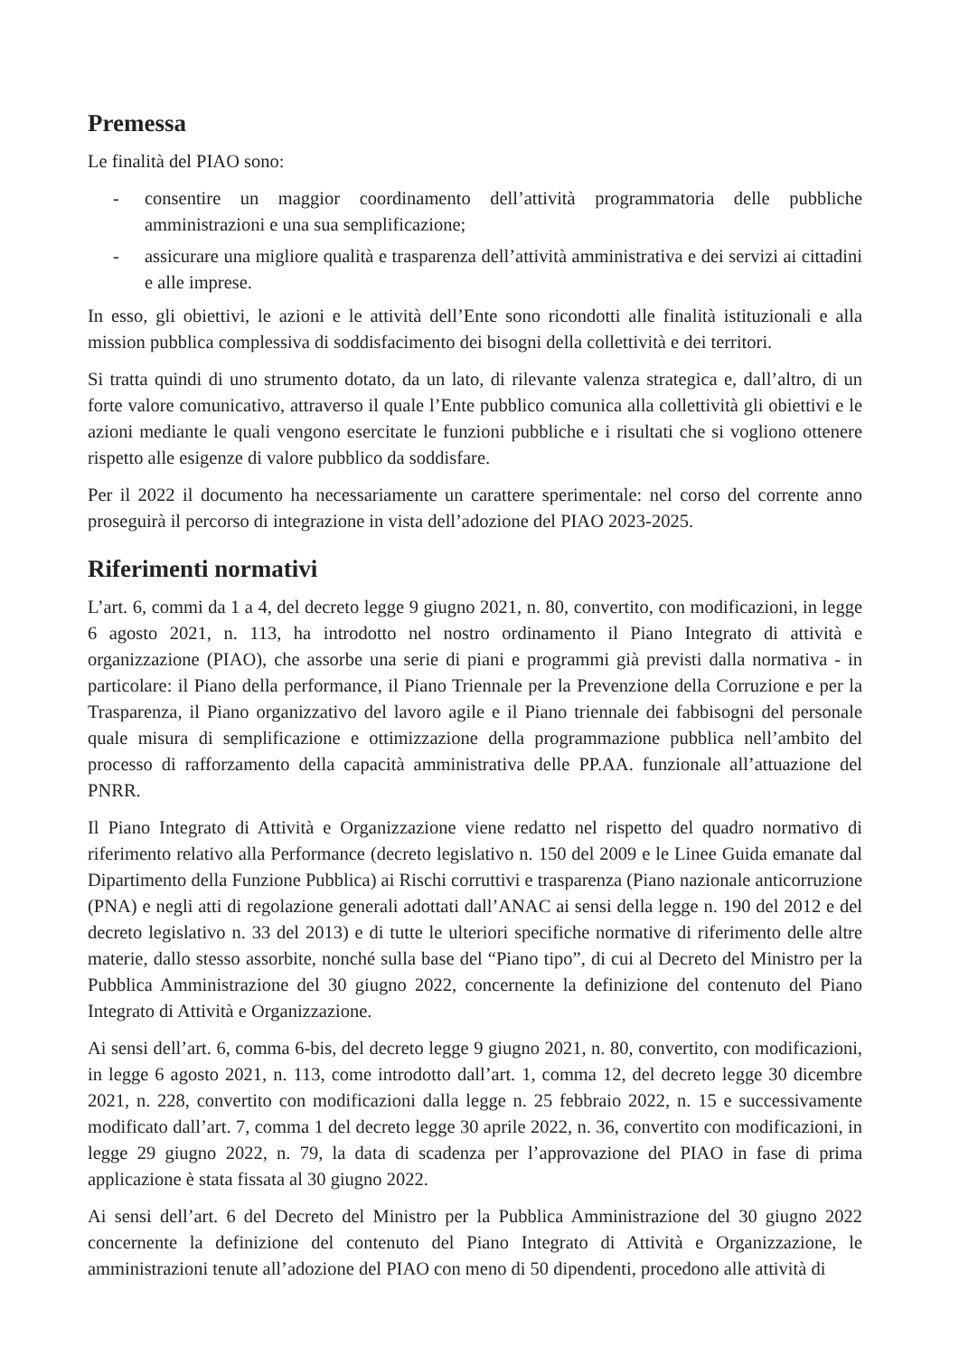Premessa
Le finalità del PIAO sono:
- consentire un maggior coordinamento dell’attività programmatoria delle pubbliche amministrazioni e una sua semplificazione;
- assicurare una migliore qualità e trasparenza dell’attività amministrativa e dei servizi ai cittadini e alle imprese.
In esso, gli obiettivi, le azioni e le attività dell’Ente sono ricondotti alle finalità istituzionali e alla mission pubblica complessiva di soddisfacimento dei bisogni della collettività e dei territori.
Si tratta quindi di uno strumento dotato, da un lato, di rilevante valenza strategica e, dall’altro, di un forte valore comunicativo, attraverso il quale l’Ente pubblico comunica alla collettività gli obiettivi e le azioni mediante le quali vengono esercitate le funzioni pubbliche e i risultati che si vogliono ottenere rispetto alle esigenze di valore pubblico da soddisfare.
Per il 2022 il documento ha necessariamente un carattere sperimentale: nel corso del corrente anno proseguirà il percorso di integrazione in vista dell’adozione del PIAO 2023-2025.
Riferimenti normativi
L’art. 6, commi da 1 a 4, del decreto legge 9 giugno 2021, n. 80, convertito, con modificazioni, in legge 6 agosto 2021, n. 113, ha introdotto nel nostro ordinamento il Piano Integrato di attività e organizzazione (PIAO), che assorbe una serie di piani e programmi già previsti dalla normativa - in particolare: il Piano della performance, il Piano Triennale per la Prevenzione della Corruzione e per la Trasparenza, il Piano organizzativo del lavoro agile e il Piano triennale dei fabbisogni del personale quale misura di semplificazione e ottimizzazione della programmazione pubblica nell’ambito del processo di rafforzamento della capacità amministrativa delle PP.AA. funzionale all’attuazione del PNRR.
Il Piano Integrato di Attività e Organizzazione viene redatto nel rispetto del quadro normativo di riferimento relativo alla Performance (decreto legislativo n. 150 del 2009 e le Linee Guida emanate dal Dipartimento della Funzione Pubblica) ai Rischi corruttivi e trasparenza (Piano nazionale anticorruzione (PNA) e negli atti di regolazione generali adottati dall’ANAC ai sensi della legge n. 190 del 2012 e del decreto legislativo n. 33 del 2013) e di tutte le ulteriori specifiche normative di riferimento delle altre materie, dallo stesso assorbite, nonché sulla base del “Piano tipo”, di cui al Decreto del Ministro per la Pubblica Amministrazione del 30 giugno 2022, concernente la definizione del contenuto del Piano Integrato di Attività e Organizzazione.
Ai sensi dell’art. 6, comma 6-bis, del decreto legge 9 giugno 2021, n. 80, convertito, con modificazioni, in legge 6 agosto 2021, n. 113, come introdotto dall’art. 1, comma 12, del decreto legge 30 dicembre 2021, n. 228, convertito con modificazioni dalla legge n. 25 febbraio 2022, n. 15 e successivamente modificato dall’art. 7, comma 1 del decreto legge 30 aprile 2022, n. 36, convertito con modificazioni, in legge 29 giugno 2022, n. 79, la data di scadenza per l’approvazione del PIAO in fase di prima applicazione è stata fissata al 30 giugno 2022.
Ai sensi dell’art. 6 del Decreto del Ministro per la Pubblica Amministrazione del 30 giugno 2022 concernente la definizione del contenuto del Piano Integrato di Attività e Organizzazione, le amministrazioni tenute all’adozione del PIAO con meno di 50 dipendenti, procedono alle attività di